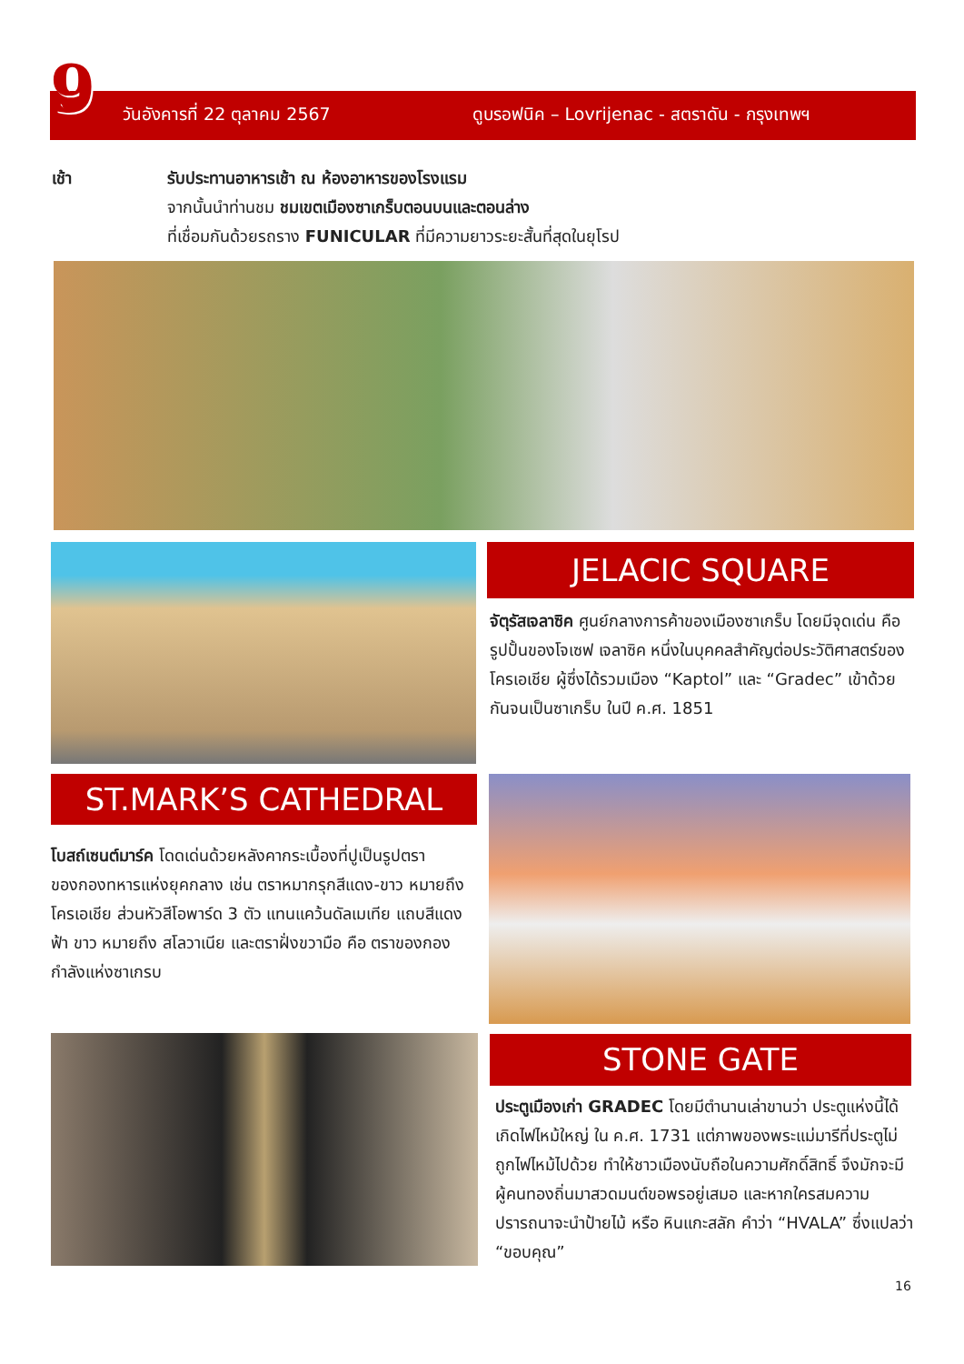9
วันอังคารที่ 22 ตุลาคม 2567 ดูบรอฟนิค – Lovrijenac - สตราดัน - กรุงเทพฯ
เช้า รับประทานอาหารเช้า ณ ห้องอาหารของโรงแรม
จากนั้นนำท่านชม ชมเขตเมืองซาเกร็บตอนบนและตอนล่าง
ที่เชื่อมกันด้วยรถราง FUNICULAR ที่มีความยาวระยะสั้นที่สุดในยุโรป
JELACIC SQUARE
จัตุรัสเจลาซิค ศูนย์กลางการค้าของเมืองซาเกร็บ โดยมีจุดเด่น คือ รูปปั้นของโจเซฟ เจลาซิค หนึ่งในบุคคลสำคัญต่อประวัติศาสตร์ของโครเอเชีย ผู้ซึ่งได้รวมเมือง “Kaptol” และ “Gradec” เข้าด้วยกันจนเป็นซาเกร็บ ในปี ค.ศ. 1851
ST.MARK’S CATHEDRAL
โบสถ์เซนต์มาร์ค โดดเด่นด้วยหลังคากระเบื้องที่ปูเป็นรูปตราของกองทหารแห่งยุคกลาง เช่น ตราหมากรุกสีแดง-ขาว หมายถึง โครเอเชีย ส่วนหัวสีโอพาร์ด 3 ตัว แทนแคว้นดัลเมเทีย แถบสีแดง ฟ้า ขาว หมายถึง สโลวาเนีย และตราฝั่งขวามือ คือ ตราของกองกำลังแห่งซาเกรบ
STONE GATE
ประตูเมืองเก่า GRADEC โดยมีตำนานเล่าขานว่า ประตูแห่งนี้ได้เกิดไฟไหม้ใหญ่ ใน ค.ศ. 1731 แต่ภาพของพระแม่มารีที่ประตูไม่ถูกไฟไหม้ไปด้วย ทำให้ชาวเมืองนับถือในความศักดิ์สิทธิ์ จึงมักจะมีผู้คนทองถิ่นมาสวดมนต์ขอพรอยู่เสมอ และหากใครสมความปรารถนาจะนำป้ายไม้ หรือ หินแกะสลัก คำว่า “HVALA” ซึ่งแปลว่า “ขอบคุณ”
16